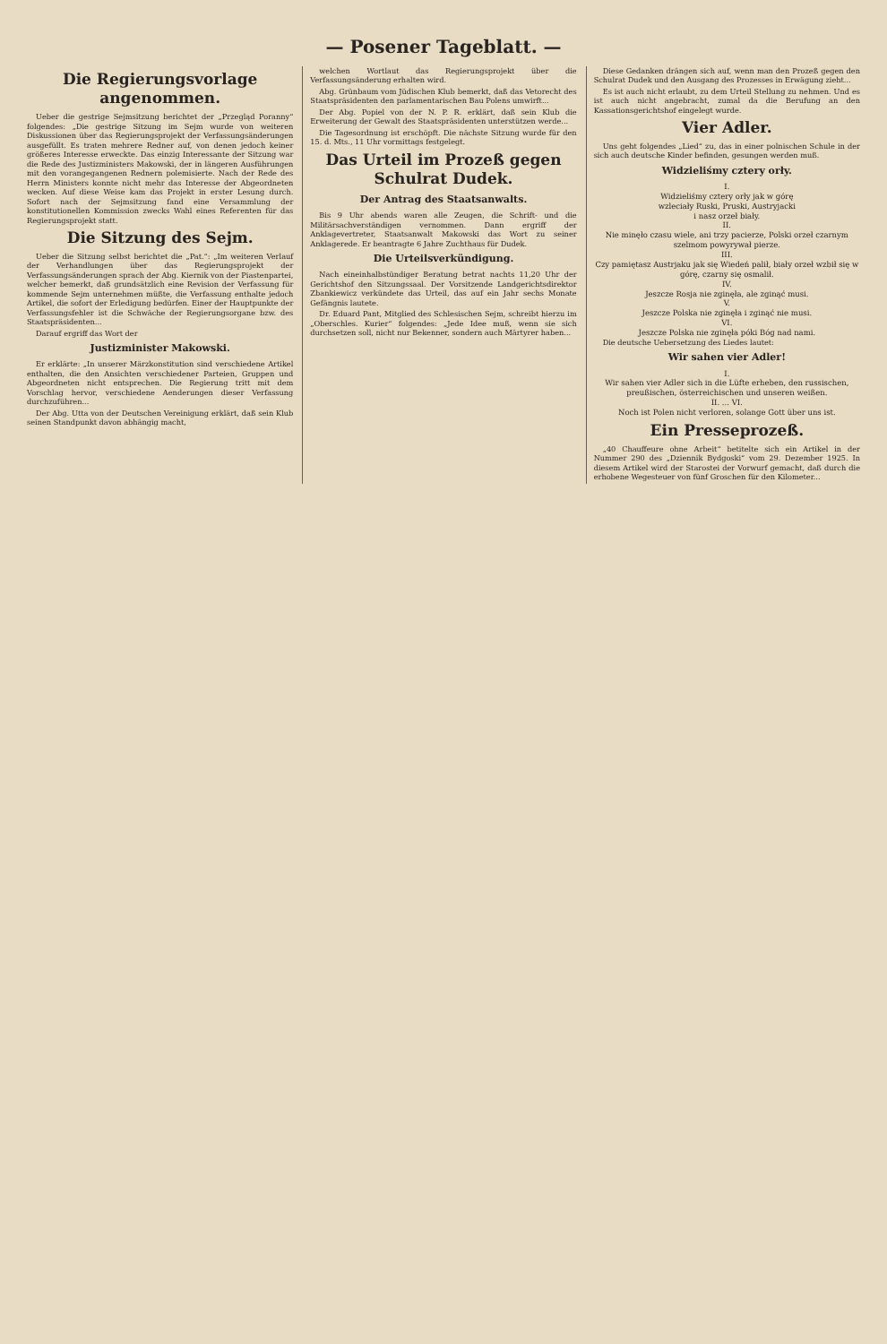— Posener Tageblatt. —
Die Regierungsvorlage angenommen.
Ueber die gestrige Sejmsitzung berichtet der „Przegląd Poranny“ folgendes: „Die gestrige Sitzung im Sejm wurde von weiteren Diskussionen über das Regierungsprojekt der Verfassungsänderungen ausgefüllt. Es traten mehrere Redner auf, von denen jedoch keiner größeres Interesse erweckte. Das einzig Interessante der Sitzung war die Rede des Justizministers Makowski, der in längeren Ausführungen mit den vorangegangenen Rednern polemisierte. Nach der Rede des Herrn Ministers konnte nicht mehr das Interesse der Abgeordneten wecken. Auf diese Weise kam das Projekt in erster Lesung durch. Sofort nach der Sejmsitzung fand eine Versammlung der konstitutionellen Kommission zwecks Wahl eines Referenten für das Regierungsprojekt statt.
Die Sitzung des Sejm.
Ueber die Sitzung selbst berichtet die „Pat.“: „Im weiteren Verlauf der Verhandlungen über das Regierungsprojekt der Verfassungsänderungen sprach der Abg. Kiernik von der Piastenpartei, welcher bemerkt, daß grundsätzlich eine Revision der Verfassung für kommende Sejm unternehmen müßte, die Verfassung enthalte jedoch Artikel, die sofort der Erledigung bedürfen. Einer der Hauptpunkte der Verfassungsfehler ist die Schwäche der Regierungsorgane bzw. des Staatspräsidenten...
Darauf ergriff das Wort der
Justizminister Makowski.
Er erklärte: „In unserer Märzkonstitution sind verschiedene Artikel enthalten, die den Ansichten verschiedener Parteien, Gruppen und Abgeordneten nicht entsprechen. Die Regierung tritt mit dem Vorschlag hervor, verschiedene Aenderungen dieser Verfassung durchzuführen...
Der Abg. Utta von der Deutschen Vereinigung erklärt, daß sein Klub seinen Standpunkt davon abhängig macht,
welchen Wortlaut das Regierungsprojekt über die Verfassungsänderung erhalten wird.
Abg. Grünbaum vom Jüdischen Klub bemerkt, daß das Vetorecht des Staatspräsidenten den parlamentarischen Bau Polens umwirft...
Der Abg. Popiel von der N. P. R. erklärt, daß sein Klub die Erweiterung der Gewalt des Staatspräsidenten unterstützen werde...
Die Tagesordnung ist erschöpft. Die nächste Sitzung wurde für den 15. d. Mts., 11 Uhr vormittags festgelegt.
Das Urteil im Prozeß gegen Schulrat Dudek.
Der Antrag des Staatsanwalts.
Bis 9 Uhr abends waren alle Zeugen, die Schrift- und die Militärsachverständigen vernommen. Dann ergriff der Anklagevertreter, Staatsanwalt Makowski das Wort zu seiner Anklagerede. Er beantragte 6 Jahre Zuchthaus für Dudek.
Die Urteilsverkündigung.
Nach eineinhalbstündiger Beratung betrat nachts 11,20 Uhr der Gerichtshof den Sitzungssaal. Der Vorsitzende Landgerichtsdirektor Zbankiewicz verkündete das Urteil, das auf ein Jahr sechs Monate Gefängnis lautete.
Dr. Eduard Pant, Mitglied des Schlesischen Sejm, schreibt hierzu im „Oberschles. Kurier“ folgendes: „Jede Idee muß, wenn sie sich durchsetzen soll, nicht nur Bekenner, sondern auch Märtyrer haben...
Diese Gedanken drängen sich auf, wenn man den Prozeß gegen den Schulrat Dudek und den Ausgang des Prozesses in Erwägung zieht...
Es ist auch nicht erlaubt, zu dem Urteil Stellung zu nehmen. Und es ist auch nicht angebracht, zumal da die Berufung an den Kassationsgerichtshof eingelegt wurde.
Vier Adler.
Uns geht folgendes „Lied“ zu, das in einer polnischen Schule in der sich auch deutsche Kinder befinden, gesungen werden muß.
Widzieliśmy cztery orły.
I.
Widzieliśmy cztery orły jak w górę
wzleciały Ruski, Pruski, Austryjacki
i nasz orzeł biały.
II.
Nie minęło czasu wiele, ani trzy pacierze, Polski orzeł czarnym szelmom powyrywał pierze.
III.
Czy pamiętasz Austrjaku jak się Wiedeń palił, biały orzeł wzbił się w górę, czarny się osmalił.
IV.
Jeszcze Rosja nie zginęła, ale zginąć musi.
V.
Jeszcze Polska nie zginęła i zginąć nie musi.
VI.
Jeszcze Polska nie zginęła póki Bóg nad nami.
Die deutsche Uebersetzung des Liedes lautet:
Wir sahen vier Adler!
I.
Wir sahen vier Adler sich in die Lüfte erheben, den russischen, preußischen, österreichischen und unseren weißen.
II. ... VI.
Noch ist Polen nicht verloren, solange Gott über uns ist.
Ein Presseprozeß.
„40 Chauffeure ohne Arbeit“ betitelte sich ein Artikel in der Nummer 290 des „Dziennik Bydgoski“ vom 29. Dezember 1925. In diesem Artikel wird der Starostei der Vorwurf gemacht, daß durch die erhobene Wegesteuer von fünf Groschen für den Kilometer...